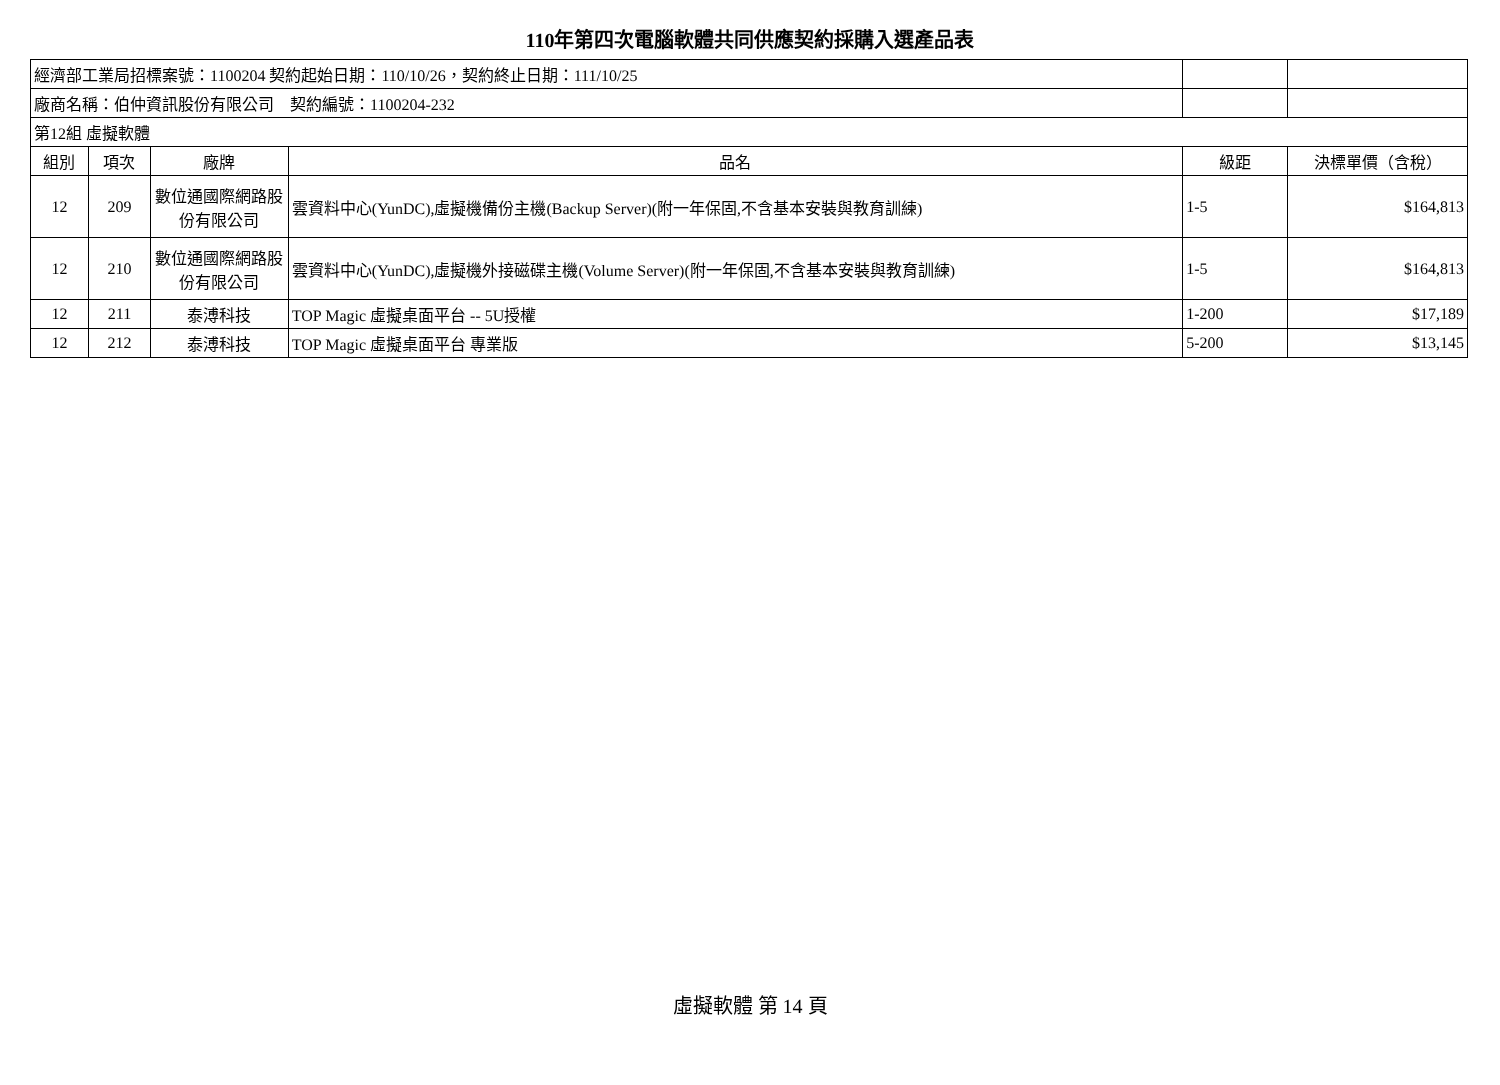110年第四次電腦軟體共同供應契約採購入選產品表
| 經濟部工業局招標案號：1100204 契約起始日期：110/10/26，契約終止日期：111/10/25 | | | | | |
| 廠商名稱：伯仲資訊股份有限公司 契約編號：1100204-232 | | | | | |
| 第12組 虛擬軟體 | | | | | |
| 組別 | 項次 | 廠牌 | 品名 | 級距 | 決標單價（含稅） |
| 12 | 209 | 數位通國際網路股份有限公司 | 雲資料中心(YunDC),虛擬機備份主機(Backup Server)(附一年保固,不含基本安裝與教育訓練) | 1-5 | $164,813 |
| 12 | 210 | 數位通國際網路股份有限公司 | 雲資料中心(YunDC),虛擬機外接磁碟主機(Volume Server)(附一年保固,不含基本安裝與教育訓練) | 1-5 | $164,813 |
| 12 | 211 | 泰溥科技 | TOP Magic 虛擬桌面平台 -- 5U授權 | 1-200 | $17,189 |
| 12 | 212 | 泰溥科技 | TOP Magic 虛擬桌面平台 專業版 | 5-200 | $13,145 |
虛擬軟體 第 14 頁